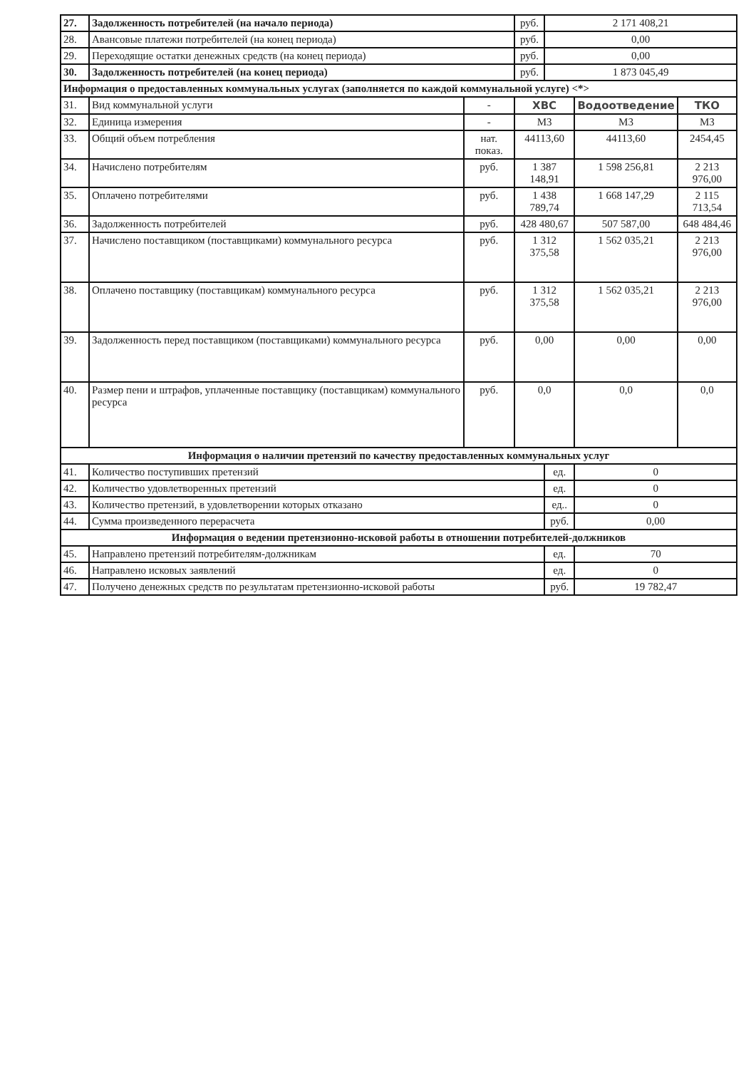| 27. | Задолженность потребителей (на начало периода) | | руб. | 2 171 408,21 | | |
| 28. | Авансовые платежи потребителей (на конец периода) | | руб. | 0,00 | | |
| 29. | Переходящие остатки денежных средств (на конец периода) | | руб. | 0,00 | | |
| 30. | Задолженность потребителей (на конец периода) | | руб. | 1 873 045,49 | | |
| Информация о предоставленных коммунальных услугах (заполняется по каждой коммунальной услуге) <*> | | | | | | |
| 31. | Вид коммунальной услуги | - | ХВС | | Водоотведение | ТКО |
| 32. | Единица измерения | - | М3 | | М3 | М3 |
| 33. | Общий объем потребления | нат. показ. | 44113,60 | | 44113,60 | 2454,45 |
| 34. | Начислено потребителям | руб. | 1 387 148,91 | | 1 598 256,81 | 2 213 976,00 |
| 35. | Оплачено потребителями | руб. | 1 438 789,74 | | 1 668 147,29 | 2 115 713,54 |
| 36. | Задолженность потребителей | руб. | 428 480,67 | | 507 587,00 | 648 484,46 |
| 37. | Начислено поставщиком (поставщиками) коммунального ресурса | руб. | 1 312 375,58 | | 1 562 035,21 | 2 213 976,00 |
| 38. | Оплачено поставщику (поставщикам) коммунального ресурса | руб. | 1 312 375,58 | | 1 562 035,21 | 2 213 976,00 |
| 39. | Задолженность перед поставщиком (поставщиками) коммунального ресурса | руб. | 0,00 | | 0,00 | 0,00 |
| 40. | Размер пени и штрафов, уплаченные поставщику (поставщикам) коммунального ресурса | руб. | 0,0 | | 0,0 | 0,0 |
| Информация о наличии претензий по качеству предоставленных коммунальных услуг | | | | | | |
| 41. | Количество поступивших претензий | | | ед. | 0 | |
| 42. | Количество удовлетворенных претензий | | | ед. | 0 | |
| 43. | Количество претензий, в удовлетворении которых отказано | | | ед.. | 0 | |
| 44. | Сумма произведенного перерасчета | | | руб. | 0,00 | |
| Информация о ведении претензионно-исковой работы в отношении потребителей-должников | | | | | | |
| 45. | Направлено претензий потребителям-должникам | | | ед. | 70 | |
| 46. | Направлено исковых заявлений | | | ед. | 0 | |
| 47. | Получено денежных средств по результатам претензионно-исковой работы | | | руб. | 19 782,47 | |